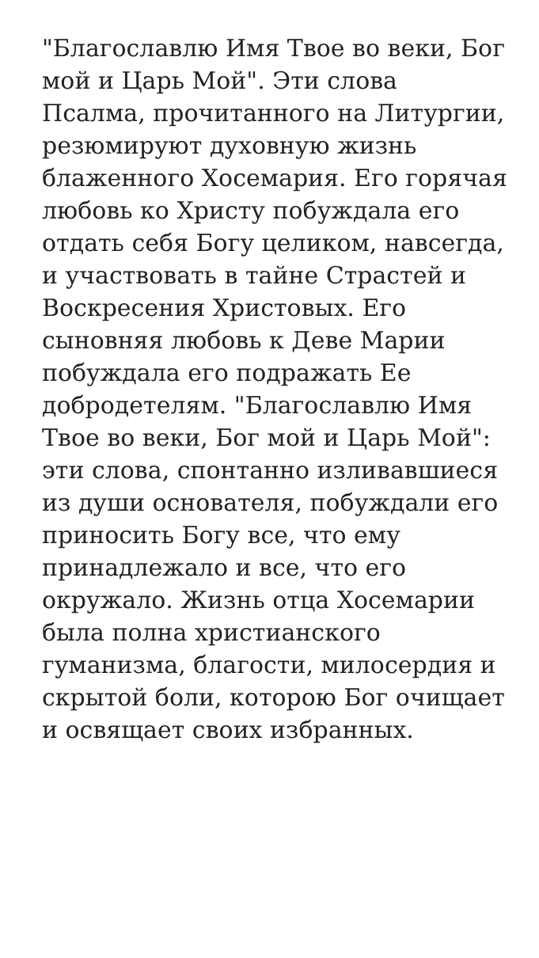"Благославлю Имя Твое во веки, Бог мой и Царь Мой". Эти слова Псалма, прочитанного на Литургии, резюмируют духовную жизнь блаженного Хосемария. Его горячая любовь ко Христу побуждала его отдать себя Богу целиком, навсегда, и участвовать в тайне Страстей и Воскресения Христовых. Его сыновняя любовь к Деве Марии побуждала его подражать Ее добродетелям. "Благославлю Имя Твое во веки, Бог мой и Царь Мой": эти слова, спонтанно изливавшиеся из души основателя, побуждали его приносить Богу все, что ему принадлежало и все, что его окружало. Жизнь отца Хосемарии была полна христианского гуманизма, благости, милосердия и скрытой боли, которою Бог очищает и освящает своих избранных.